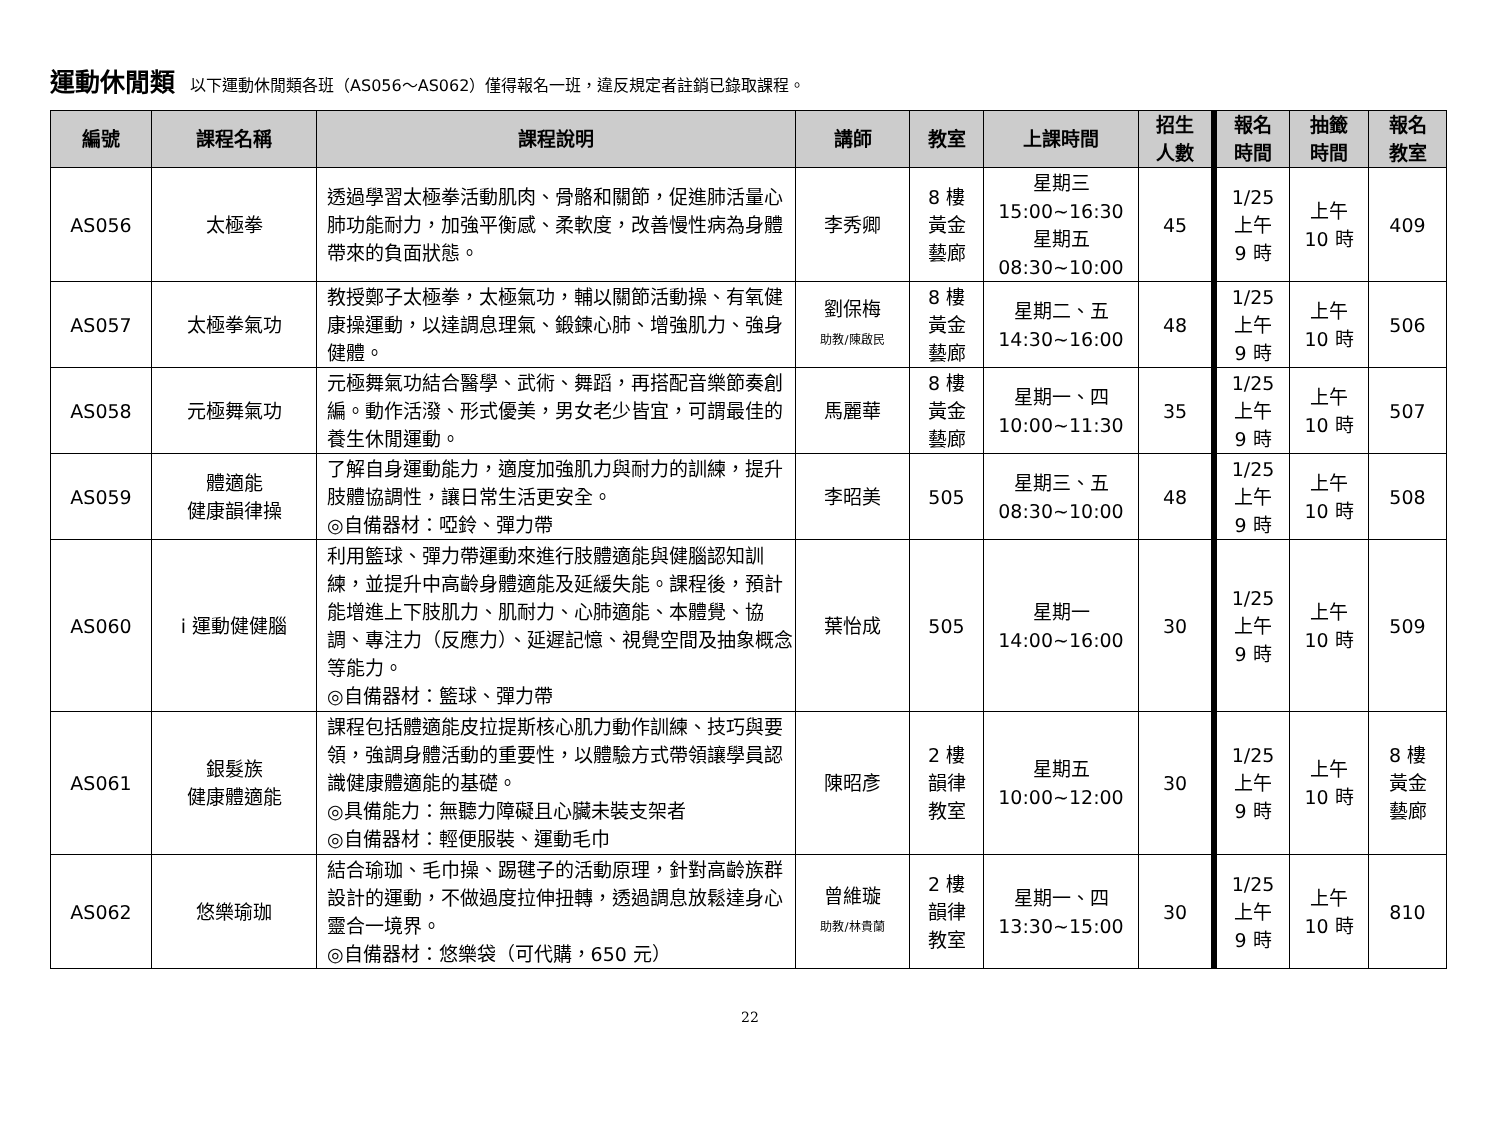運動休閒類 以下運動休閒類各班（AS056～AS062）僅得報名一班，違反規定者註銷已錄取課程。
| 編號 | 課程名稱 | 課程說明 | 講師 | 教室 | 上課時間 | 招生 人數 | 報名 時間 | 抽籤 時間 | 報名 教室 |
| --- | --- | --- | --- | --- | --- | --- | --- | --- | --- |
| AS056 | 太極拳 | 透過學習太極拳活動肌肉、骨骼和關節，促進肺活量心肺功能耐力，加強平衡感、柔軟度，改善慢性病為身體帶來的負面狀態。 | 李秀卿 | 8 樓 黃金 藝廊 | 星期三 15:00~16:30 星期五 08:30~10:00 | 45 | 1/25 上午 9 時 | 上午 10 時 | 409 |
| AS057 | 太極拳氣功 | 教授鄭子太極拳，太極氣功，輔以關節活動操、有氧健康操運動，以達調息理氣、鍛鍊心肺、增強肌力、強身健體。 | 劉保梅 助教/陳啟民 | 8 樓 黃金 藝廊 | 星期二、五 14:30~16:00 | 48 | 1/25 上午 9 時 | 上午 10 時 | 506 |
| AS058 | 元極舞氣功 | 元極舞氣功結合醫學、武術、舞蹈，再搭配音樂節奏創編。動作活潑、形式優美，男女老少皆宜，可謂最佳的養生休閒運動。 | 馬麗華 | 8 樓 黃金 藝廊 | 星期一、四 10:00~11:30 | 35 | 1/25 上午 9 時 | 上午 10 時 | 507 |
| AS059 | 體適能 健康韻律操 | 了解自身運動能力，適度加強肌力與耐力的訓練，提升肢體協調性，讓日常生活更安全。 ◎自備器材：啞鈴、彈力帶 | 李昭美 | 505 | 星期三、五 08:30~10:00 | 48 | 1/25 上午 9 時 | 上午 10 時 | 508 |
| AS060 | i 運動健健腦 | 利用籃球、彈力帶運動來進行肢體適能與健腦認知訓練，並提升中高齡身體適能及延緩失能。課程後，預計能增進上下肢肌力、肌耐力、心肺適能、本體覺、協調、專注力（反應力）、延遲記憶、視覺空間及抽象概念等能力。 ◎自備器材：籃球、彈力帶 | 葉怡成 | 505 | 星期一 14:00~16:00 | 30 | 1/25 上午 9 時 | 上午 10 時 | 509 |
| AS061 | 銀髮族 健康體適能 | 課程包括體適能皮拉提斯核心肌力動作訓練、技巧與要領，強調身體活動的重要性，以體驗方式帶領讓學員認識健康體適能的基礎。 ◎具備能力：無聽力障礙且心臟未裝支架者 ◎自備器材：輕便服裝、運動毛巾 | 陳昭彥 | 2 樓 韻律 教室 | 星期五 10:00~12:00 | 30 | 1/25 上午 9 時 | 上午 10 時 | 8 樓 黃金 藝廊 |
| AS062 | 悠樂瑜珈 | 結合瑜珈、毛巾操、踢毽子的活動原理，針對高齡族群設計的運動，不做過度拉伸扭轉，透過調息放鬆達身心靈合一境界。 ◎自備器材：悠樂袋（可代購，650 元） | 曾維璇 助教/林貴蘭 | 2 樓 韻律 教室 | 星期一、四 13:30~15:00 | 30 | 1/25 上午 9 時 | 上午 10 時 | 810 |
22